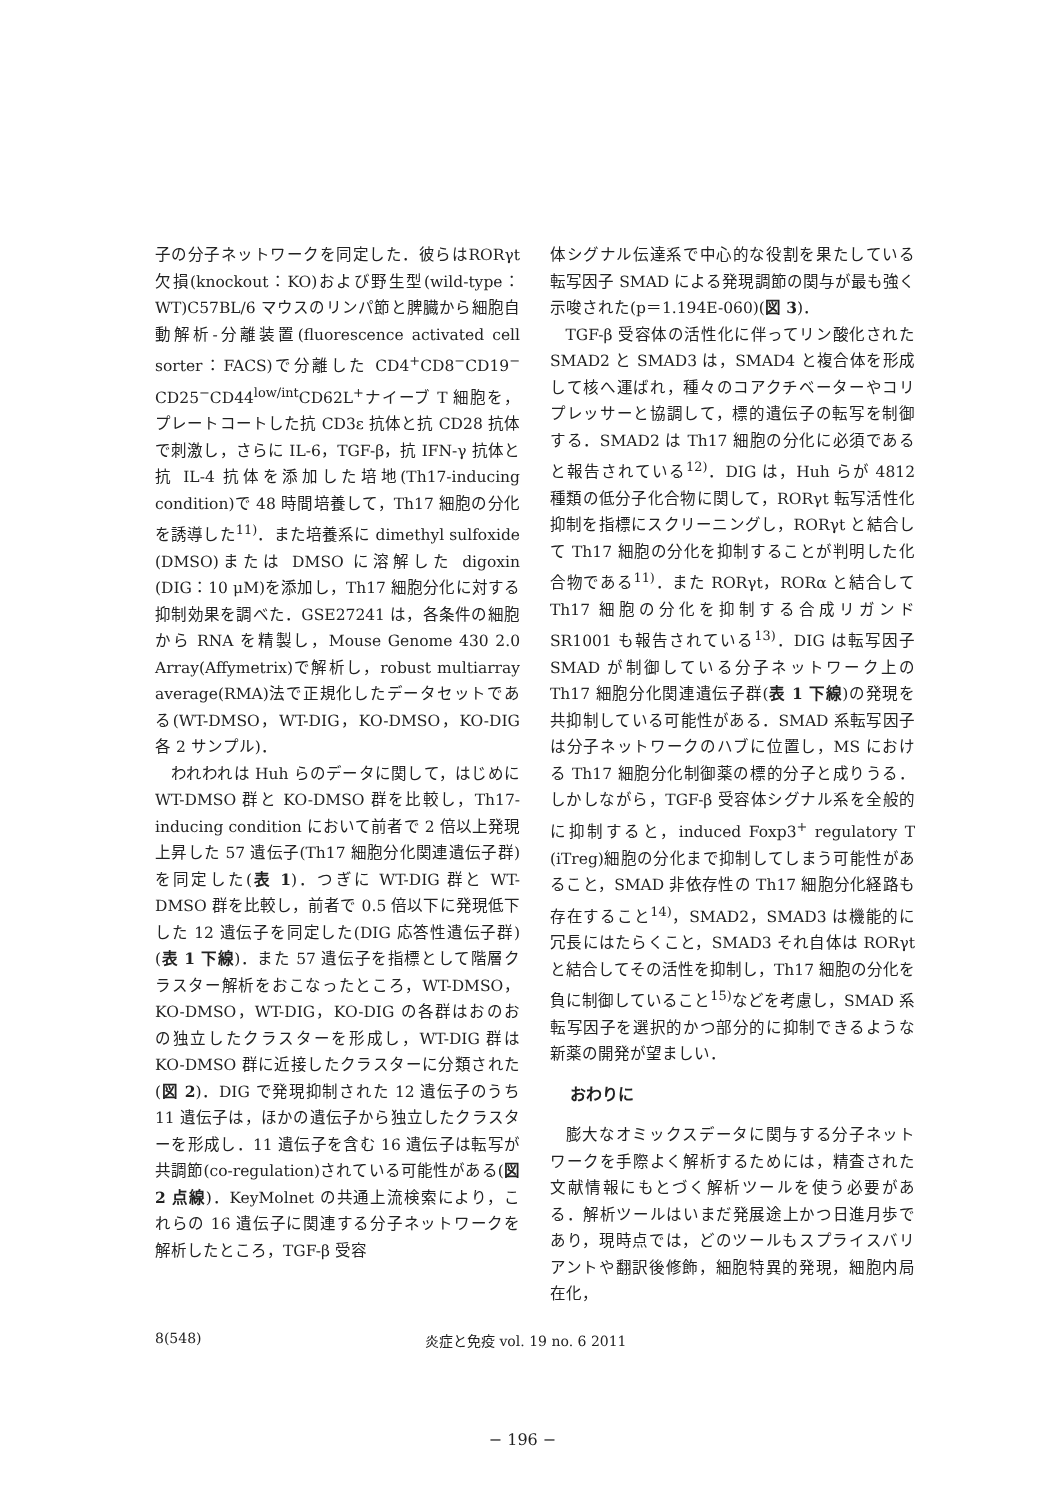子の分子ネットワークを同定した．彼らはRORγt 欠損(knockout：KO)および野生型(wild-type：WT)C57BL/6 マウスのリンパ節と脾臓から細胞自動解析-分離装置(fluorescence activated cell sorter：FACS)で分離した CD4<sup>+</sup>CD8<sup>−</sup>CD19<sup>−</sup> CD25<sup>−</sup>CD44<sup>low/int</sup>CD62L<sup>+</sup>ナイーブ T 細胞を，プレートコートした抗 CD3ε 抗体と抗 CD28 抗体で刺激し，さらに IL-6，TGF-β，抗 IFN-γ 抗体と抗 IL-4 抗体を添加した培地(Th17-inducing condition)で 48 時間培養して，Th17 細胞の分化を誘導した<sup>11)</sup>．また培養系に dimethyl sulfoxide (DMSO)または DMSO に溶解した digoxin (DIG：10 μM)を添加し，Th17 細胞分化に対する抑制効果を調べた．GSE27241 は，各条件の細胞から RNA を精製し，Mouse Genome 430 2.0 Array(Affymetrix)で解析し，robust multiarray average(RMA)法で正規化したデータセットである(WT-DMSO，WT-DIG，KO-DMSO，KO-DIG 各 2 サンプル)．
われわれは Huh らのデータに関して，はじめに WT-DMSO 群と KO-DMSO 群を比較し，Th17-inducing condition において前者で 2 倍以上発現上昇した 57 遺伝子(Th17 細胞分化関連遺伝子群)を同定した(表 1)．つぎに WT-DIG 群と WT-DMSO 群を比較し，前者で 0.5 倍以下に発現低下した 12 遺伝子を同定した(DIG 応答性遺伝子群)(表 1 下線)．また 57 遺伝子を指標として階層クラスター解析をおこなったところ，WT-DMSO，KO-DMSO，WT-DIG，KO-DIG の各群はおのおの独立したクラスターを形成し，WT-DIG 群は KO-DMSO 群に近接したクラスターに分類された(図 2)．DIG で発現抑制された 12 遺伝子のうち 11 遺伝子は，ほかの遺伝子から独立したクラスターを形成し．11 遺伝子を含む 16 遺伝子は転写が共調節(co-regulation)されている可能性がある(図 2 点線)．KeyMolnet の共通上流検索により，これらの 16 遺伝子に関連する分子ネットワークを解析したところ，TGF-β 受容
体シグナル伝達系で中心的な役割を果たしている転写因子 SMAD による発現調節の関与が最も強く示唆された(p＝1.194E-060)(図 3)．
TGF-β 受容体の活性化に伴ってリン酸化された SMAD2 と SMAD3 は，SMAD4 と複合体を形成して核へ運ばれ，種々のコアクチベーターやコリプレッサーと協調して，標的遺伝子の転写を制御する．SMAD2 は Th17 細胞の分化に必須であると報告されている<sup>12)</sup>．DIG は，Huh らが 4812 種類の低分子化合物に関して，RORγt 転写活性化抑制を指標にスクリーニングし，RORγt と結合して Th17 細胞の分化を抑制することが判明した化合物である<sup>11)</sup>．また RORγt，RORα と結合して Th17 細胞の分化を抑制する合成リガンド SR1001 も報告されている<sup>13)</sup>．DIG は転写因子 SMAD が制御している分子ネットワーク上の Th17 細胞分化関連遺伝子群(表 1 下線)の発現を共抑制している可能性がある．SMAD 系転写因子は分子ネットワークのハブに位置し，MS における Th17 細胞分化制御薬の標的分子と成りうる．しかしながら，TGF-β 受容体シグナル系を全般的に抑制すると，induced Foxp3<sup>+</sup> regulatory T (iTreg)細胞の分化まで抑制してしまう可能性があること，SMAD 非依存性の Th17 細胞分化経路も存在すること<sup>14)</sup>，SMAD2，SMAD3 は機能的に冗長にはたらくこと，SMAD3 それ自体は RORγt と結合してその活性を抑制し，Th17 細胞の分化を負に制御していること<sup>15)</sup>などを考慮し，SMAD 系転写因子を選択的かつ部分的に抑制できるような新薬の開発が望ましい．
おわりに
膨大なオミックスデータに関与する分子ネットワークを手際よく解析するためには，精査された文献情報にもとづく解析ツールを使う必要がある．解析ツールはいまだ発展途上かつ日進月歩であり，現時点では，どのツールもスプライスバリアントや翻訳後修飾，細胞特異的発現，細胞内局在化，
8(548) 炎症と免疫 vol. 19 no. 6 2011
− 196 −